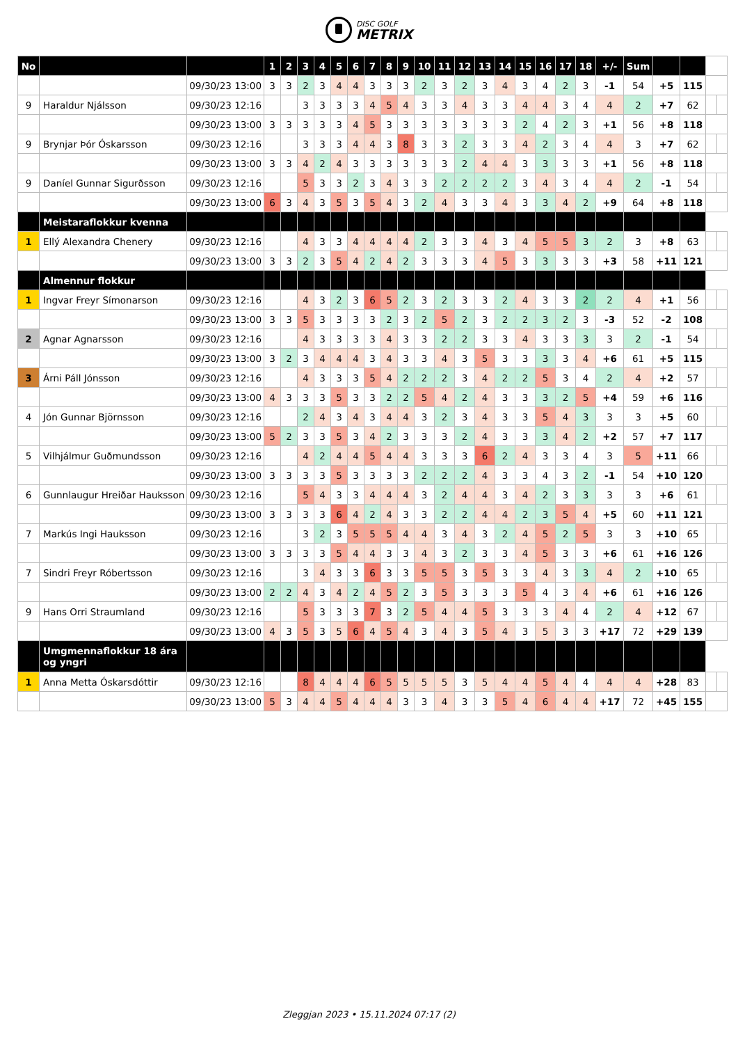DISC GOLF METRIX
| No | | | 1 | 2 | 3 | 4 | 5 | 6 | 7 | 8 | 9 | 10 | 11 | 12 | 13 | 14 | 15 | 16 | 17 | 18 | +/- | Sum | | | | |
| | | 09/30/23 13:00 | 3 | 3 | 2 | 3 | 4 | 4 | 3 | 3 | 3 | 2 | 3 | 2 | 3 | 4 | 3 | 4 | 2 | 3 | -1 | 54 | +5 | 115 | | |
| 9 | Haraldur Njálsson | 09/30/23 12:16 | | | 3 | 3 | 3 | 3 | 4 | 5 | 4 | 3 | 3 | 4 | 3 | 3 | 4 | 4 | 3 | 4 | 4 | 2 | +7 | 62 | | |
| | | 09/30/23 13:00 | 3 | 3 | 3 | 3 | 3 | 4 | 5 | 3 | 3 | 3 | 3 | 3 | 3 | 3 | 2 | 4 | 2 | 3 | +1 | 56 | +8 | 118 | | |
| 9 | Brynjar Þór Óskarsson | 09/30/23 12:16 | | | 3 | 3 | 3 | 4 | 4 | 3 | 8 | 3 | 3 | 2 | 3 | 3 | 4 | 2 | 3 | 4 | 4 | 3 | +7 | 62 | | |
| | | 09/30/23 13:00 | 3 | 3 | 4 | 2 | 4 | 3 | 3 | 3 | 3 | 3 | 3 | 2 | 4 | 4 | 3 | 3 | 3 | 3 | +1 | 56 | +8 | 118 | | |
| 9 | Daníel Gunnar Sigurðsson | 09/30/23 12:16 | | | 5 | 3 | 3 | 2 | 3 | 4 | 3 | 3 | 2 | 2 | 2 | 2 | 3 | 4 | 3 | 4 | 4 | 2 | -1 | 54 | | |
| | | 09/30/23 13:00 | 6 | 3 | 4 | 3 | 5 | 3 | 5 | 4 | 3 | 2 | 4 | 3 | 3 | 4 | 3 | 3 | 4 | 2 | +9 | 64 | +8 | 118 | | |
| | Meistaraflokkur kvenna | | | | | | | | | | | | | | | | | | | | | | | | | |
| 1 | Ellý Alexandra Chenery | 09/30/23 12:16 | | | 4 | 3 | 3 | 4 | 4 | 4 | 4 | 2 | 3 | 3 | 4 | 3 | 4 | 5 | 5 | 3 | 2 | 3 | +8 | 63 | | |
| | | 09/30/23 13:00 | 3 | 3 | 2 | 3 | 5 | 4 | 2 | 4 | 2 | 3 | 3 | 3 | 4 | 5 | 3 | 3 | 3 | 3 | +3 | 58 | +11 | 121 | | |
| | Almennur flokkur | | | | | | | | | | | | | | | | | | | | | | | | | |
| 1 | Ingvar Freyr Símonarson | 09/30/23 12:16 | | | 4 | 3 | 2 | 3 | 6 | 5 | 2 | 3 | 2 | 3 | 3 | 2 | 4 | 3 | 3 | 2 | 2 | 4 | +1 | 56 | | |
| | | 09/30/23 13:00 | 3 | 3 | 5 | 3 | 3 | 3 | 3 | 2 | 3 | 2 | 5 | 2 | 3 | 2 | 2 | 3 | 2 | 3 | -3 | 52 | -2 | 108 | | |
| 2 | Agnar Agnarsson | 09/30/23 12:16 | | | 4 | 3 | 3 | 3 | 3 | 4 | 3 | 3 | 2 | 2 | 3 | 3 | 4 | 3 | 3 | 3 | 3 | 2 | -1 | 54 | | |
| | | 09/30/23 13:00 | 3 | 2 | 3 | 4 | 4 | 4 | 3 | 4 | 3 | 3 | 4 | 3 | 5 | 3 | 3 | 3 | 3 | 4 | +6 | 61 | +5 | 115 | | |
| 3 | Árni Páll Jónsson | 09/30/23 12:16 | | | 4 | 3 | 3 | 3 | 5 | 4 | 2 | 2 | 2 | 3 | 4 | 2 | 2 | 5 | 3 | 4 | 2 | 4 | +2 | 57 | | |
| | | 09/30/23 13:00 | 4 | 3 | 3 | 3 | 5 | 3 | 3 | 2 | 2 | 5 | 4 | 2 | 4 | 3 | 3 | 3 | 2 | 5 | +4 | 59 | +6 | 116 | | |
| 4 | Jón Gunnar Björnsson | 09/30/23 12:16 | | | 2 | 4 | 3 | 4 | 3 | 4 | 4 | 3 | 2 | 3 | 4 | 3 | 3 | 5 | 4 | 3 | 3 | 3 | +5 | 60 | | |
| | | 09/30/23 13:00 | 5 | 2 | 3 | 3 | 5 | 3 | 4 | 2 | 3 | 3 | 3 | 2 | 4 | 3 | 3 | 3 | 4 | 2 | +2 | 57 | +7 | 117 | | |
| 5 | Vilhjálmur Guðmundsson | 09/30/23 12:16 | | | 4 | 2 | 4 | 4 | 5 | 4 | 4 | 3 | 3 | 3 | 6 | 2 | 4 | 3 | 3 | 4 | 3 | 5 | +11 | 66 | | |
| | | 09/30/23 13:00 | 3 | 3 | 3 | 3 | 5 | 3 | 3 | 3 | 3 | 2 | 2 | 2 | 4 | 3 | 3 | 4 | 3 | 2 | -1 | 54 | +10 | 120 | | |
| 6 | Gunnlaugur Hreiðar Hauksson | 09/30/23 12:16 | | | 5 | 4 | 3 | 3 | 4 | 4 | 4 | 3 | 2 | 4 | 4 | 3 | 4 | 2 | 3 | 3 | 3 | 3 | +6 | 61 | | |
| | | 09/30/23 13:00 | 3 | 3 | 3 | 3 | 6 | 4 | 2 | 4 | 3 | 3 | 2 | 2 | 4 | 4 | 2 | 3 | 5 | 4 | +5 | 60 | +11 | 121 | | |
| 7 | Markús Ingi Hauksson | 09/30/23 12:16 | | | 3 | 2 | 3 | 5 | 5 | 5 | 4 | 4 | 3 | 4 | 3 | 2 | 4 | 5 | 2 | 5 | 3 | 3 | +10 | 65 | | |
| | | 09/30/23 13:00 | 3 | 3 | 3 | 3 | 5 | 4 | 4 | 3 | 3 | 4 | 3 | 2 | 3 | 3 | 4 | 5 | 3 | 3 | +6 | 61 | +16 | 126 | | |
| 7 | Sindri Freyr Róbertsson | 09/30/23 12:16 | | | 3 | 4 | 3 | 3 | 6 | 3 | 3 | 5 | 5 | 3 | 5 | 3 | 3 | 4 | 3 | 3 | 4 | 2 | +10 | 65 | | |
| | | 09/30/23 13:00 | 2 | 2 | 4 | 3 | 4 | 2 | 4 | 5 | 2 | 3 | 5 | 3 | 3 | 3 | 5 | 4 | 3 | 4 | +6 | 61 | +16 | 126 | | |
| 9 | Hans Orri Straumland | 09/30/23 12:16 | | | 5 | 3 | 3 | 3 | 7 | 3 | 2 | 5 | 4 | 4 | 5 | 3 | 3 | 3 | 4 | 4 | 2 | 4 | +12 | 67 | | |
| | | 09/30/23 13:00 | 4 | 3 | 5 | 3 | 5 | 6 | 4 | 5 | 4 | 3 | 4 | 3 | 5 | 4 | 3 | 5 | 3 | 3 | +17 | 72 | +29 | 139 | | |
| | Umgmennaflokkur 18 ára og yngri | | | | | | | | | | | | | | | | | | | | | | | | | |
| 1 | Anna Metta Óskarsdóttir | 09/30/23 12:16 | | | 8 | 4 | 4 | 4 | 6 | 5 | 5 | 5 | 5 | 3 | 5 | 4 | 4 | 5 | 4 | 4 | 4 | 4 | +28 | 83 | | |
| | | 09/30/23 13:00 | 5 | 3 | 4 | 4 | 5 | 4 | 4 | 4 | 3 | 3 | 4 | 3 | 3 | 5 | 4 | 6 | 4 | 4 | +17 | 72 | +45 | 155 | | |
Zleggjan 2023 • 15.11.2024 07:17 (2)